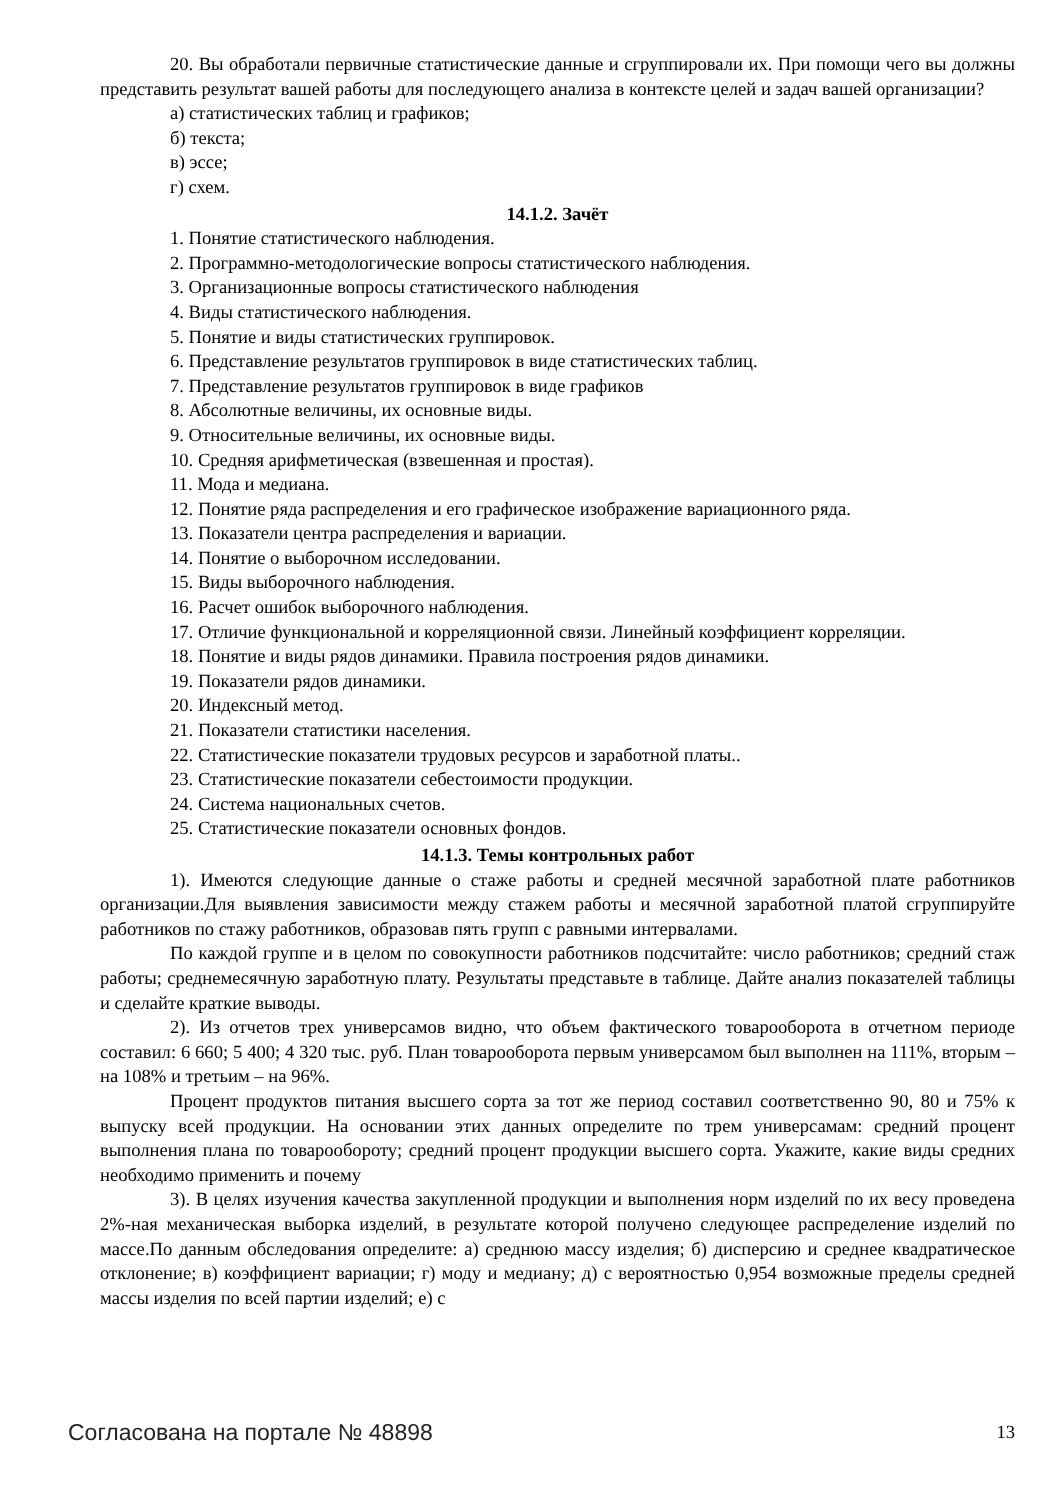20. Вы обработали первичные статистические данные и сгруппировали их. При помощи чего вы должны представить результат вашей работы для последующего анализа в контексте целей и задач вашей организации?
а) статистических таблиц и графиков;
б) текста;
в) эссе;
г) схем.
14.1.2. Зачёт
1. Понятие статистического наблюдения.
2. Программно-методологические вопросы статистического наблюдения.
3. Организационные вопросы статистического наблюдения
4. Виды статистического наблюдения.
5. Понятие и виды статистических группировок.
6. Представление результатов группировок в виде статистических таблиц.
7. Представление результатов группировок в виде графиков
8. Абсолютные величины, их основные виды.
9. Относительные величины, их основные виды.
10. Средняя арифметическая (взвешенная и простая).
11. Мода и медиана.
12. Понятие ряда распределения и его графическое изображение вариационного ряда.
13. Показатели центра распределения и вариации.
14. Понятие о выборочном исследовании.
15. Виды выборочного наблюдения.
16. Расчет ошибок выборочного наблюдения.
17. Отличие функциональной и корреляционной связи. Линейный коэффициент корреляции.
18. Понятие и виды рядов динамики. Правила построения рядов динамики.
19. Показатели рядов динамики.
20. Индексный метод.
21. Показатели статистики населения.
22. Статистические показатели трудовых ресурсов и заработной платы..
23. Статистические показатели себестоимости продукции.
24. Система национальных счетов.
25. Статистические показатели основных фондов.
14.1.3. Темы контрольных работ
1). Имеются следующие данные о стаже работы и средней месячной заработной плате работников организации.Для выявления зависимости между стажем работы и месячной заработной платой сгруппируйте работников по стажу работников, образовав пять групп с равными интервалами.
По каждой группе и в целом по совокупности работников подсчитайте: число работников; средний стаж работы; среднемесячную заработную плату. Результаты представьте в таблице. Дайте анализ показателей таблицы и сделайте краткие выводы.
2). Из отчетов трех универсамов видно, что объем фактического товарооборота в отчетном периоде составил: 6 660; 5 400; 4 320 тыс. руб. План товарооборота первым универсамом был выполнен на 111%, вторым – на 108% и третьим – на 96%.
Процент продуктов питания высшего сорта за тот же период составил соответственно 90, 80 и 75% к выпуску всей продукции. На основании этих данных определите по трем универсамам: средний процент выполнения плана по товарообороту; средний процент продукции высшего сорта. Укажите, какие виды средних необходимо применить и почему
3). В целях изучения качества закупленной продукции и выполнения норм изделий по их весу проведена 2%-ная механическая выборка изделий, в результате которой получено следующее распределение изделий по массе.По данным обследования определите: а) среднюю массу изделия; б) дисперсию и среднее квадратическое отклонение; в) коэффициент вариации; г) моду и медиану; д) с вероятностью 0,954 возможные пределы средней массы изделия по всей партии изделий; е) с
Согласована на портале № 48898 13